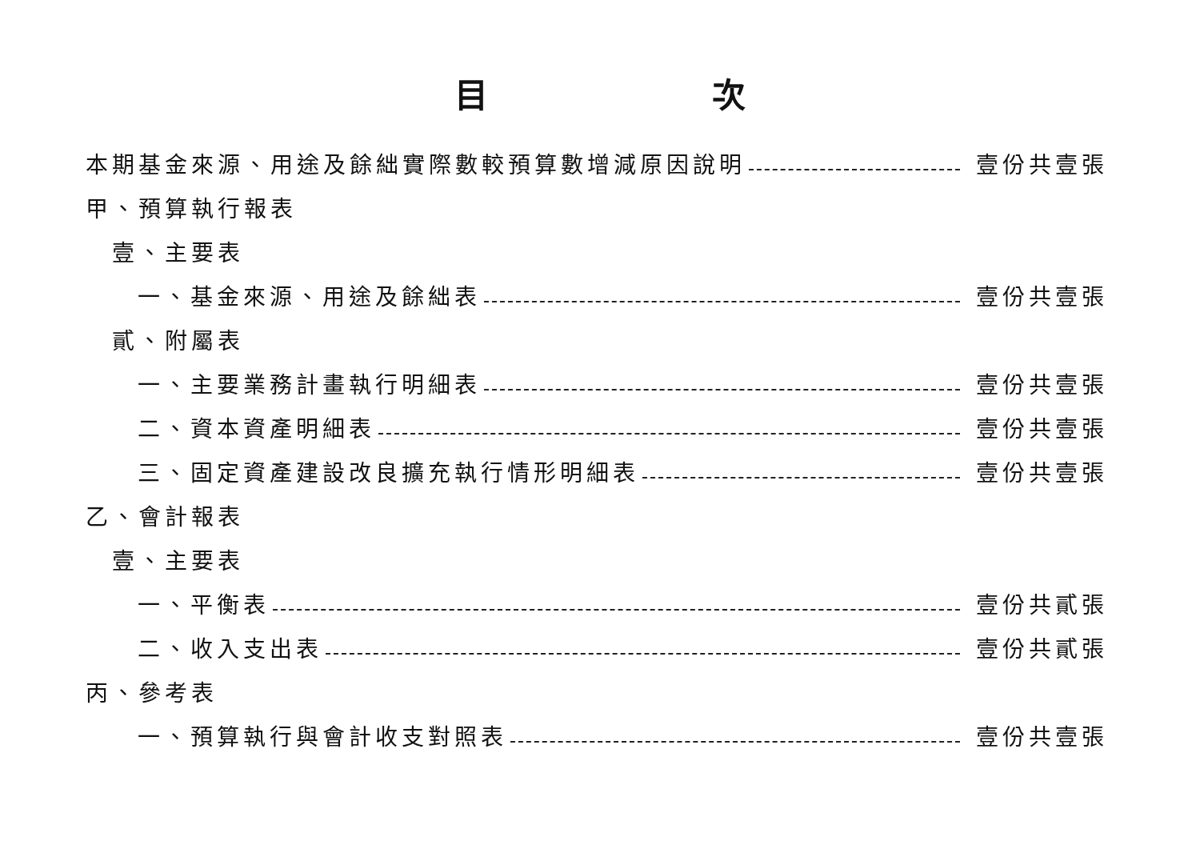目 次
本期基金來源、用途及餘絀實際數較預算數增減原因說明 壹份共壹張
甲、預算執行報表
壹、主要表
一、基金來源、用途及餘絀表 壹份共壹張
貳、附屬表
一、主要業務計畫執行明細表 壹份共壹張
二、資本資產明細表 壹份共壹張
三、固定資產建設改良擴充執行情形明細表 壹份共壹張
乙、會計報表
壹、主要表
一、平衡表 壹份共貳張
二、收入支出表 壹份共貳張
丙、參考表
一、預算執行與會計收支對照表 壹份共壹張